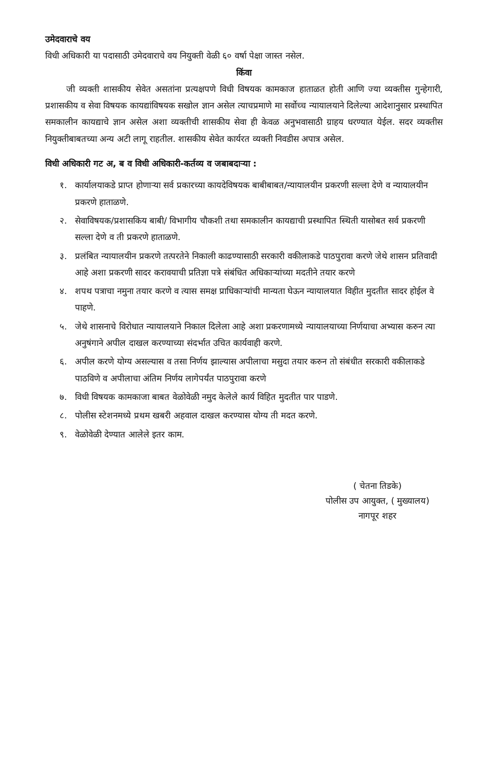उमेदवाराचे वय
विधी अधिकारी या पदासाठी उमेदवाराचे वय नियुक्ती वेळी ६० वर्षा पेक्षा जास्त नसेल.
किंवा
जी व्यक्ती शासकीय सेवेत असतांना प्रत्यक्षपणे विधी विषयक कामकाज हाताळत होती आणि ज्या व्यक्तीस गुन्हेगारी, प्रशासकीय व सेवा विषयक कायद्यांविषयक सखोल ज्ञान असेल त्याचप्रमाणे मा सर्वोच्च न्यायालयाने दिलेल्या आदेशानुसार प्रस्थापित समकालीन कायद्याचे ज्ञान असेल अशा व्यक्तीची शासकीय सेवा ही केवळ अनुभवासाठी ग्राहय धरण्यात येईल. सदर व्यक्तीस नियुक्तीबाबतच्या अन्य अटी लागू राहतील. शासकीय सेवेत कार्यरत व्यक्ती निवडीस अपात्र असेल.
विधी अधिकारी गट अ, ब व विधी अधिकारी-कर्तव्य व जबाबदाऱ्या :
१. कार्यालयाकडे प्राप्त होणाऱ्या सर्व प्रकारच्या कायदेविषयक बाबीबाबत/न्यायालयीन प्रकरणी सल्ला देणे व न्यायालयीन प्रकरणे हाताळणे.
२. सेवाविषयक/प्रशासकिय बाबी/ विभागीय चौकशी तथा समकालीन कायद्याची प्रस्थापित स्थिती यासोबत सर्व प्रकरणी सल्ला देणे व ती प्रकरणे हाताळणे.
३. प्रलंबित न्यायालयीन प्रकरणे तत्परतेने निकाली काढण्यासाठी सरकारी वकीलाकडे पाठपुरावा करणे जेथे शासन प्रतिवादी आहे अशा प्रकरणी सादर करावयाची प्रतिज्ञा पत्रे संबंधित अधिकाऱ्यांच्या मदतीने तयार करणे
४. शपथ पत्राचा नमुना तयार करणे व त्यास समक्ष प्राधिकाऱ्यांची मान्यता घेऊन न्यायालयात विहीत मुदतीत सादर होईल वे पाहणे.
५. जेथे शासनाचे विरोधात न्यायालयाने निकाल दिलेला आहे अशा प्रकरणामध्ये न्यायालयाच्या निर्णयाचा अभ्यास करुन त्या अनुषंगाने अपील दाखल करण्याच्या संदर्भात उचित कार्यवाही करणे.
६. अपील करणे योग्य असल्यास व तसा निर्णय झाल्यास अपीलाचा मसुदा तयार करुन तो संबंधीत सरकारी वकीलाकडे पाठविणे व अपीलाचा अंतिम निर्णय लागेपर्यंत पाठपुरावा करणे
७. विधी विषयक कामकाजा बाबत वेळोवेळी नमुद केलेले कार्य विहित मुदतीत पार पाडणे.
८. पोलीस स्टेशनमध्ये प्रथम खबरी अहवाल दाखल करण्यास योग्य ती मदत करणे.
९. वेळोवेळी देण्यात आलेले इतर काम.
( चेतना तिडके)
पोलीस उप आयुक्त, ( मुख्यालय)
नागपूर शहर